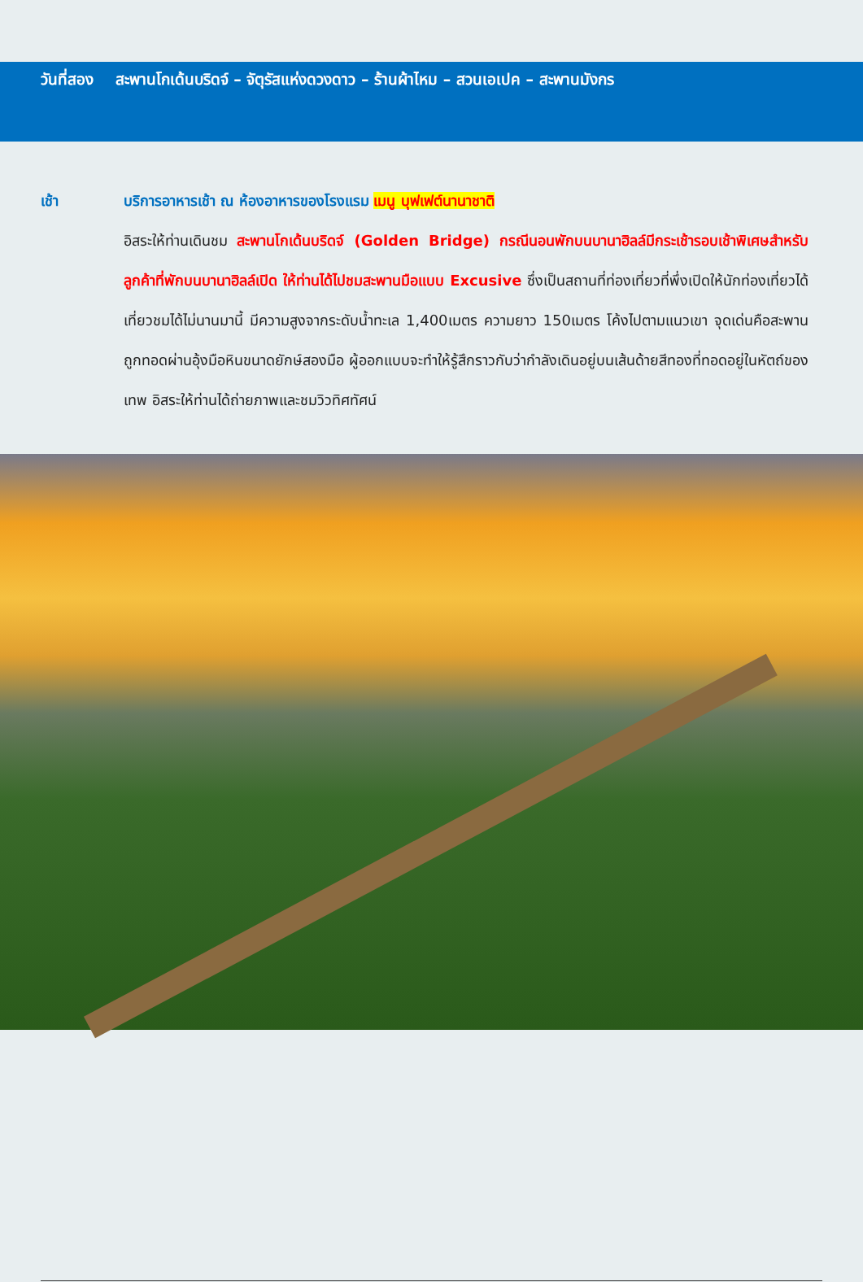วันที่สอง สะพานโกเด้นบริดจ์ – จัตุรัสแห่งดวงดาว – ร้านผ้าไหม – สวนเอเปค – สะพานมังกร
เช้า บริการอาหารเช้า ณ ห้องอาหารของโรงแรม เมนู บุฟเฟต์นานาชาติ
อิสระให้ท่านเดินชม สะพานโกเด้นบริดจ์ (Golden Bridge) กรณีนอนพักบนบานาฮิลล์มีกระเช้ารอบเช้าพิเศษสำหรับลูกค้าที่พักบนบานาฮิลล์เปิด ให้ท่านได้ไปชมสะพานมือแบบ Excusive ซึ่งเป็นสถานที่ท่องเที่ยวที่พึ่งเปิดให้นักท่องเที่ยวได้เที่ยวชมได้ไม่นานมานี้ มีความสูงจากระดับน้ำทะเล 1,400เมตร ความยาว 150เมตร โค้งไปตามแนวเขา จุดเด่นคือสะพานถูกทอดผ่านอุ้งมือหินขนาดยักษ์สองมือ ผู้ออกแบบจะทำให้รู้สึกราวกับว่ากำลังเดินอยู่บนเส้นด้ายสีทองที่ทอดอยู่ในหัตถ์ของเทพ อิสระให้ท่านได้ถ่ายภาพและชมวิวทิศทัศน์